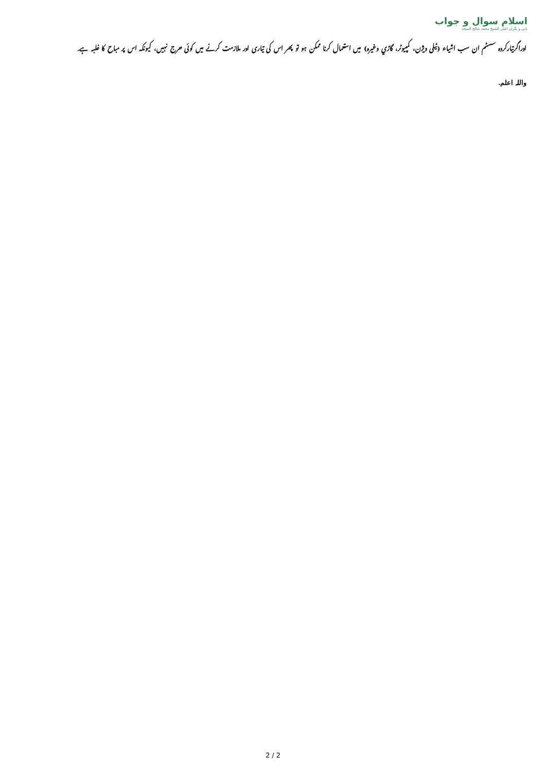اسلام سوال و جواب
بانی و نگران اعلی الشيخ محمد صالح المنجد
اوراگرتیارکردہ سسٹم ان سب اشیاء (ٹیلی ویژن، کمپیوٹر، گاڑي وغیرہ) میں استعمال کرنا ممکن ہو تو پھر اس کی تیاری اور ملازمت کرنے میں کوئی حرج نہیں، کیونکہ اس پر مباح کا غلبہ ہے.
واللہ اعلم.
2 / 2